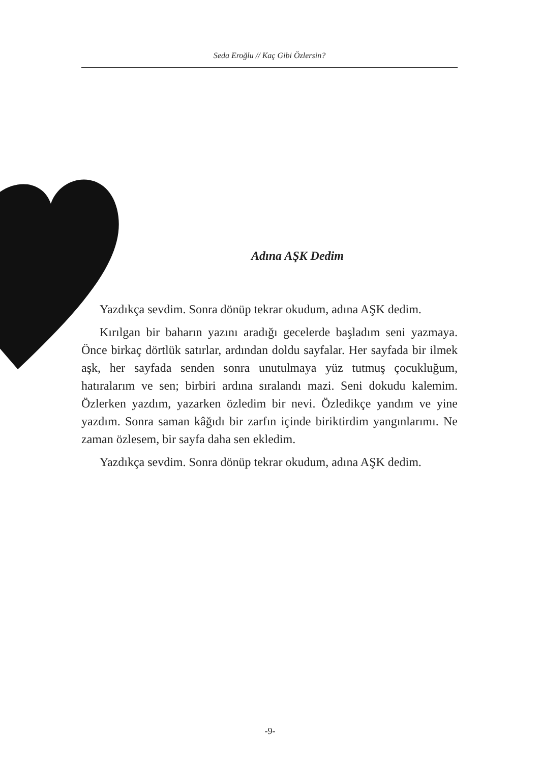Seda Eroğlu // Kaç Gibi Özlersin?
Adına AŞK Dedim
Yazdıkça sevdim. Sonra dönüp tekrar okudum, adına AŞK dedim.
Kırılgan bir baharın yazını aradığı gecelerde başladım seni yazmaya. Önce birkaç dörtlük satırlar, ardından doldu sayfalar. Her sayfada bir ilmek aşk, her sayfada senden sonra unutulmaya yüz tutmuş çocukluğum, hatıralarım ve sen; birbiri ardına sıralandı mazi. Seni dokudu kalemim. Özlerken yazdım, yazarken özledim bir nevi. Özledikçe yandım ve yine yazdım. Sonra saman kâğıdı bir zarfın içinde biriktirdim yangınlarımı. Ne zaman özlesem, bir sayfa daha sen ekledim.
Yazdıkça sevdim. Sonra dönüp tekrar okudum, adına AŞK dedim.
-9-